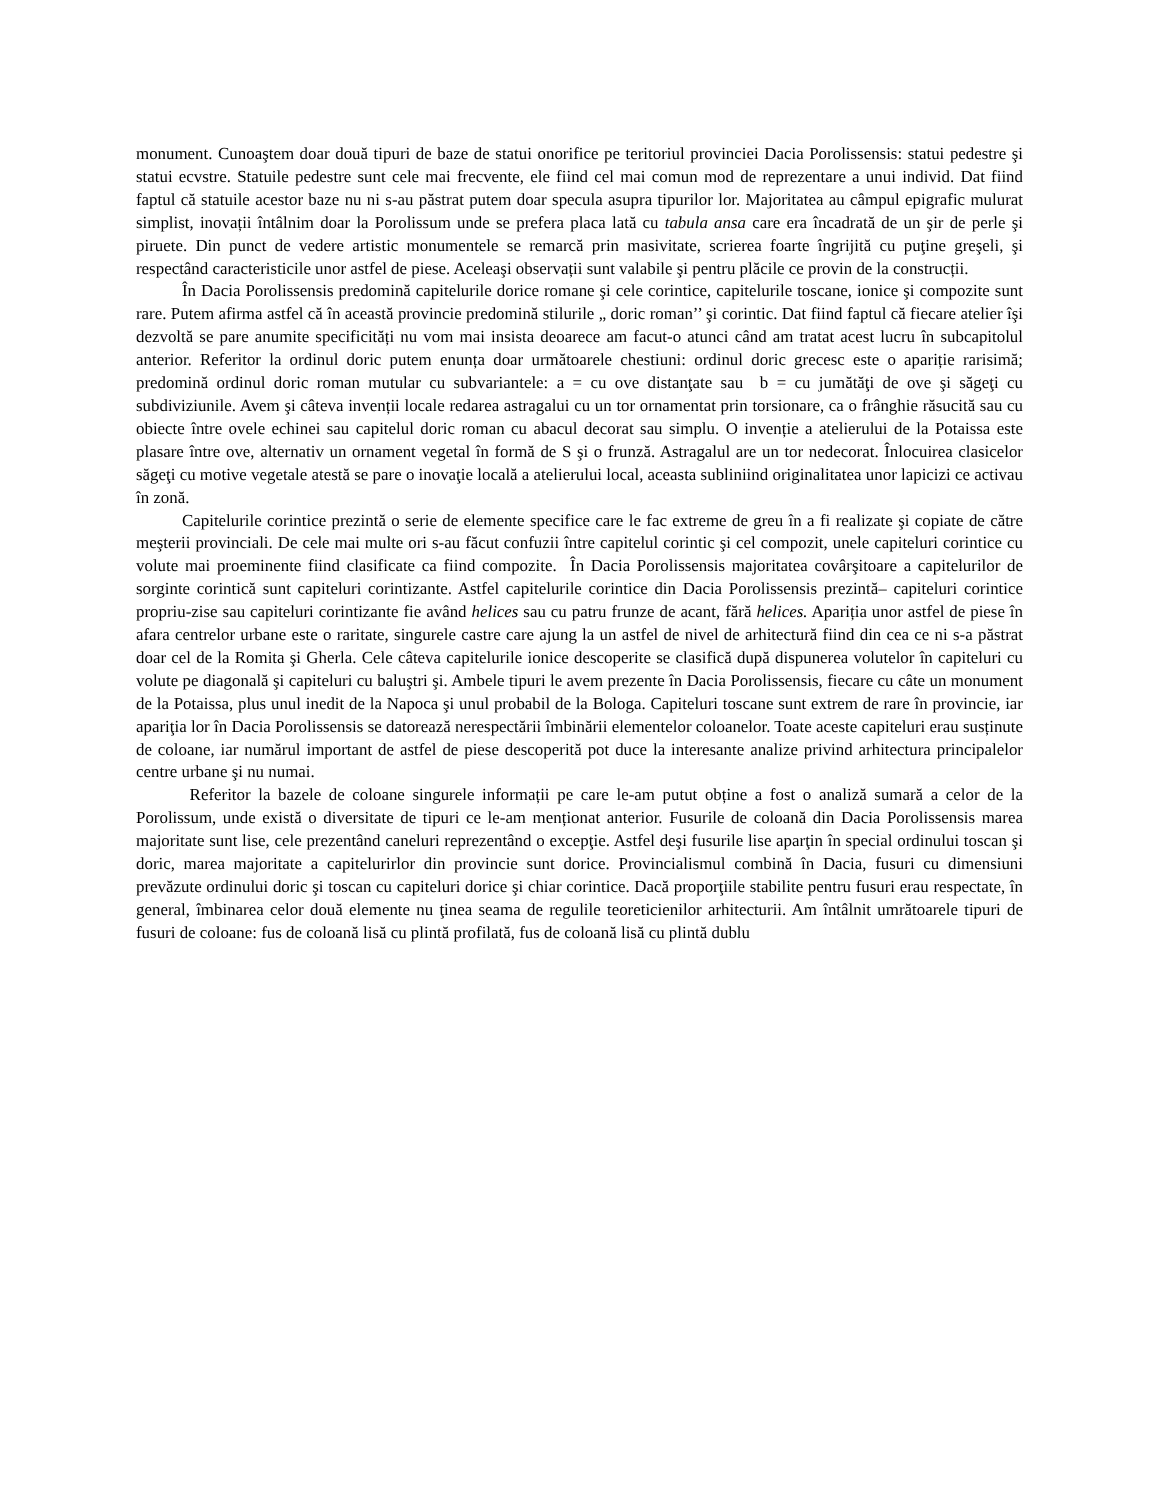monument. Cunoaştem doar două tipuri de baze de statui onorifice pe teritoriul provinciei Dacia Porolissensis: statui pedestre şi statui ecvstre. Statuile pedestre sunt cele mai frecvente, ele fiind cel mai comun mod de reprezentare a unui individ. Dat fiind faptul că statuile acestor baze nu ni s-au păstrat putem doar specula asupra tipurilor lor. Majoritatea au câmpul epigrafic mulurat simplist, inovații întâlnim doar la Porolissum unde se prefera placa lată cu tabula ansa care era încadrată de un şir de perle şi piruete. Din punct de vedere artistic monumentele se remarcă prin masivitate, scrierea foarte îngrijită cu puţine greşeli, şi respectând caracteristicile unor astfel de piese. Aceleaşi observații sunt valabile şi pentru plăcile ce provin de la construcții.
În Dacia Porolissensis predomină capitelurile dorice romane şi cele corintice, capitelurile toscane, ionice şi compozite sunt rare. Putem afirma astfel că în această provincie predomină stilurile „ doric roman’’ şi corintic. Dat fiind faptul că fiecare atelier îşi dezvoltă se pare anumite specificități nu vom mai insista deoarece am facut-o atunci când am tratat acest lucru în subcapitolul anterior. Referitor la ordinul doric putem enunța doar următoarele chestiuni: ordinul doric grecesc este o apariție rarisimă; predomină ordinul doric roman mutular cu subvariantele: a = cu ove distanţate sau b = cu jumătăţi de ove şi săgeţi cu subdiviziunile. Avem şi câteva invenții locale redarea astragalui cu un tor ornamentat prin torsionare, ca o frânghie răsucită sau cu obiecte între ovele echinei sau capitelul doric roman cu abacul decorat sau simplu. O invenție a atelierului de la Potaissa este plasare între ove, alternativ un ornament vegetal în formă de S şi o frunză. Astragalul are un tor nedecorat. Înlocuirea clasicelor săgeţi cu motive vegetale atestă se pare o inovaţie locală a atelierului local, aceasta subliniind originalitatea unor lapicizi ce activau în zonă.
Capitelurile corintice prezintă o serie de elemente specifice care le fac extreme de greu în a fi realizate şi copiate de către meşterii provinciali. De cele mai multe ori s-au făcut confuzii între capitelul corintic şi cel compozit, unele capiteluri corintice cu volute mai proeminente fiind clasificate ca fiind compozite. În Dacia Porolissensis majoritatea covârşitoare a capitelurilor de sorginte corintică sunt capiteluri corintizante. Astfel capitelurile corintice din Dacia Porolissensis prezintă– capiteluri corintice propriu-zise sau capiteluri corintizante fie având helices sau cu patru frunze de acant, fără helices. Apariția unor astfel de piese în afara centrelor urbane este o raritate, singurele castre care ajung la un astfel de nivel de arhitectură fiind din cea ce ni s-a păstrat doar cel de la Romita şi Gherla. Cele câteva capitelurile ionice descoperite se clasifică după dispunerea volutelor în capiteluri cu volute pe diagonală şi capiteluri cu baluştri şi. Ambele tipuri le avem prezente în Dacia Porolissensis, fiecare cu câte un monument de la Potaissa, plus unul inedit de la Napoca şi unul probabil de la Bologa. Capiteluri toscane sunt extrem de rare în provincie, iar apariţia lor în Dacia Porolissensis se datorează nerespectării îmbinării elementelor coloanelor. Toate aceste capiteluri erau susținute de coloane, iar numărul important de astfel de piese descoperită pot duce la interesante analize privind arhitectura principalelor centre urbane şi nu numai.
Referitor la bazele de coloane singurele informații pe care le-am putut obține a fost o analiză sumară a celor de la Porolissum, unde există o diversitate de tipuri ce le-am menționat anterior. Fusurile de coloană din Dacia Porolissensis marea majoritate sunt lise, cele prezentând caneluri reprezentând o excepţie. Astfel deşi fusurile lise aparţin în special ordinului toscan şi doric, marea majoritate a capitelurirlor din provincie sunt dorice. Provincialismul combină în Dacia, fusuri cu dimensiuni prevăzute ordinului doric şi toscan cu capiteluri dorice şi chiar corintice. Dacă proporţiile stabilite pentru fusuri erau respectate, în general, îmbinarea celor două elemente nu ţinea seama de regulile teoreticienilor arhitecturii. Am întâlnit umrătoarele tipuri de fusuri de coloane: fus de coloană lisă cu plintă profilată, fus de coloană lisă cu plintă dublu